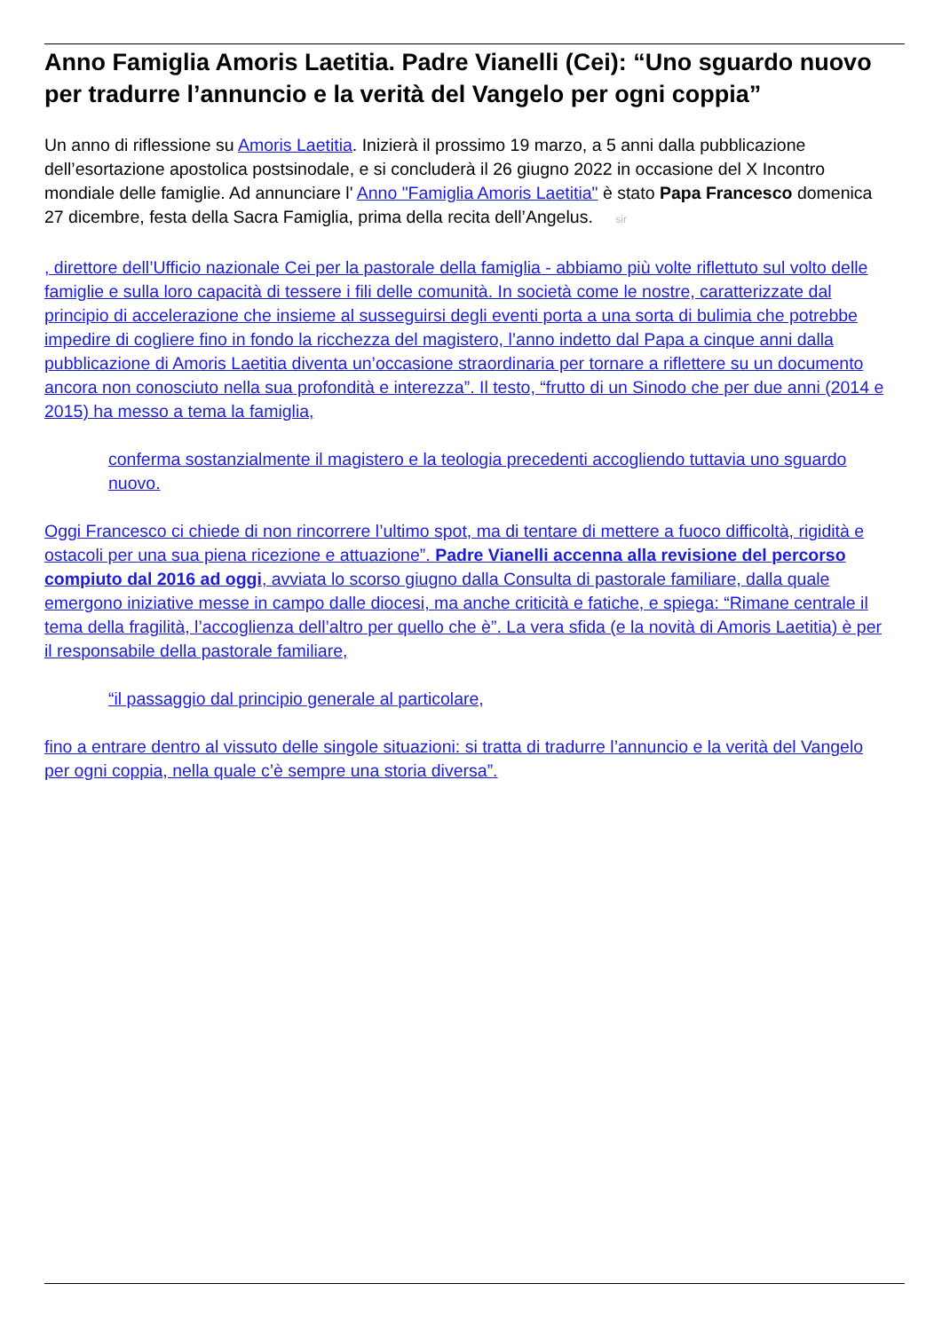Anno Famiglia Amoris Laetitia. Padre Vianelli (Cei): “Uno sguardo nuovo per tradurre l’annuncio e la verità del Vangelo per ogni coppia”
Un anno di riflessione su Amoris Laetitia. Inizierà il prossimo 19 marzo, a 5 anni dalla pubblicazione dell’esortazione apostolica postsinodale, e si concluderà il 26 giugno 2022 in occasione del X Incontro mondiale delle famiglie. Ad annunciare l' Anno "Famiglia Amoris Laetitia" è stato Papa Francesco domenica 27 dicembre, festa della Sacra Famiglia, prima della recita dell’Angelus. sir
, direttore dell’Ufficio nazionale Cei per la pastorale della famiglia - abbiamo più volte riflettuto sul volto delle famiglie e sulla loro capacità di tessere i fili delle comunità. In società come le nostre, caratterizzate dal principio di accelerazione che insieme al susseguirsi degli eventi porta a una sorta di bulimia che potrebbe impedire di cogliere fino in fondo la ricchezza del magistero, l’anno indetto dal Papa a cinque anni dalla pubblicazione di Amoris Laetitia diventa un’occasione straordinaria per tornare a riflettere su un documento ancora non conosciuto nella sua profondità e interezza”. Il testo, “frutto di un Sinodo che per due anni (2014 e 2015) ha messo a tema la famiglia,
conferma sostanzialmente il magistero e la teologia precedenti accogliendo tuttavia uno sguardo nuovo.
Oggi Francesco ci chiede di non rincorrere l’ultimo spot, ma di tentare di mettere a fuoco difficoltà, rigidità e ostacoli per una sua piena ricezione e attuazione”. Padre Vianelli accenna alla revisione del percorso compiuto dal 2016 ad oggi, avviata lo scorso giugno dalla Consulta di pastorale familiare, dalla quale emergono iniziative messe in campo dalle diocesi, ma anche criticità e fatiche, e spiega: “Rimane centrale il tema della fragilità, l’accoglienza dell’altro per quello che è”. La vera sfida (e la novità di Amoris Laetitia) è per il responsabile della pastorale familiare,
“il passaggio dal principio generale al particolare,
fino a entrare dentro al vissuto delle singole situazioni: si tratta di tradurre l’annuncio e la verità del Vangelo per ogni coppia, nella quale c’è sempre una storia diversa”.